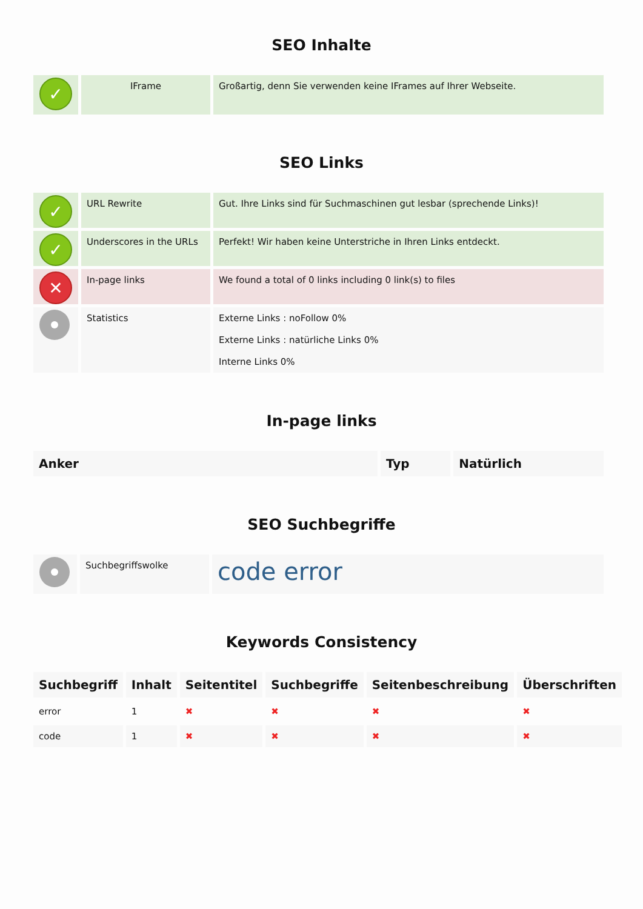SEO Inhalte
| ✓ | IFrame | Großartig, denn Sie verwenden keine IFrames auf Ihrer Webseite. |
SEO Links
| ✓ | URL Rewrite | Gut. Ihre Links sind für Suchmaschinen gut lesbar (sprechende Links)! |
| ✓ | Underscores in the URLs | Perfekt! Wir haben keine Unterstriche in Ihren Links entdeckt. |
| ✕ | In-page links | We found a total of 0 links including 0 link(s) to files |
| | Statistics | Externe Links : noFollow 0% Externe Links : natürliche Links 0% Interne Links 0% |
In-page links
| Anker | Typ | Natürlich |
| --- | --- | --- |
SEO Suchbegriffe
| | Suchbegriffswolke | code error |
Keywords Consistency
| Suchbegriff | Inhalt | Seitentitel | Suchbegriffe | Seitenbeschreibung | Überschriften |
| --- | --- | --- | --- | --- | --- |
| error | 1 | ✖ | ✖ | ✖ | ✖ |
| code | 1 | ✖ | ✖ | ✖ | ✖ |